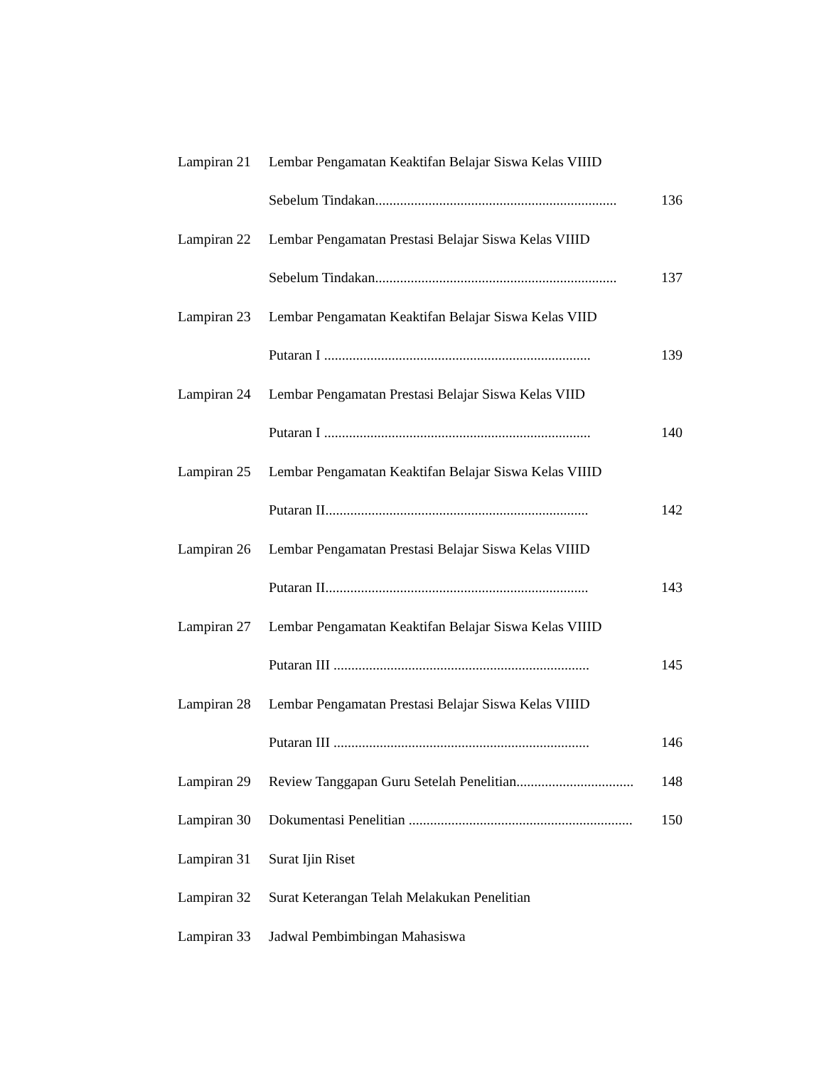Lampiran 21 Lembar Pengamatan Keaktifan Belajar Siswa Kelas VIIID
Sebelum Tindakan.................................................................... 136
Lampiran 22 Lembar Pengamatan Prestasi Belajar Siswa Kelas VIIID
Sebelum Tindakan.................................................................... 137
Lampiran 23 Lembar Pengamatan Keaktifan Belajar Siswa Kelas VIID
Putaran I ........................................................................... 139
Lampiran 24 Lembar Pengamatan Prestasi Belajar Siswa Kelas VIID
Putaran I ........................................................................... 140
Lampiran 25 Lembar Pengamatan Keaktifan Belajar Siswa Kelas VIIID
Putaran II.......................................................................... 142
Lampiran 26 Lembar Pengamatan Prestasi Belajar Siswa Kelas VIIID
Putaran II.......................................................................... 143
Lampiran 27 Lembar Pengamatan Keaktifan Belajar Siswa Kelas VIIID
Putaran III ........................................................................ 145
Lampiran 28 Lembar Pengamatan Prestasi Belajar Siswa Kelas VIIID
Putaran III ........................................................................ 146
Lampiran 29 Review Tanggapan Guru Setelah Penelitian................................. 148
Lampiran 30 Dokumentasi Penelitian ............................................................... 150
Lampiran 31 Surat Ijin Riset
Lampiran 32 Surat Keterangan Telah Melakukan Penelitian
Lampiran 33 Jadwal Pembimbingan Mahasiswa